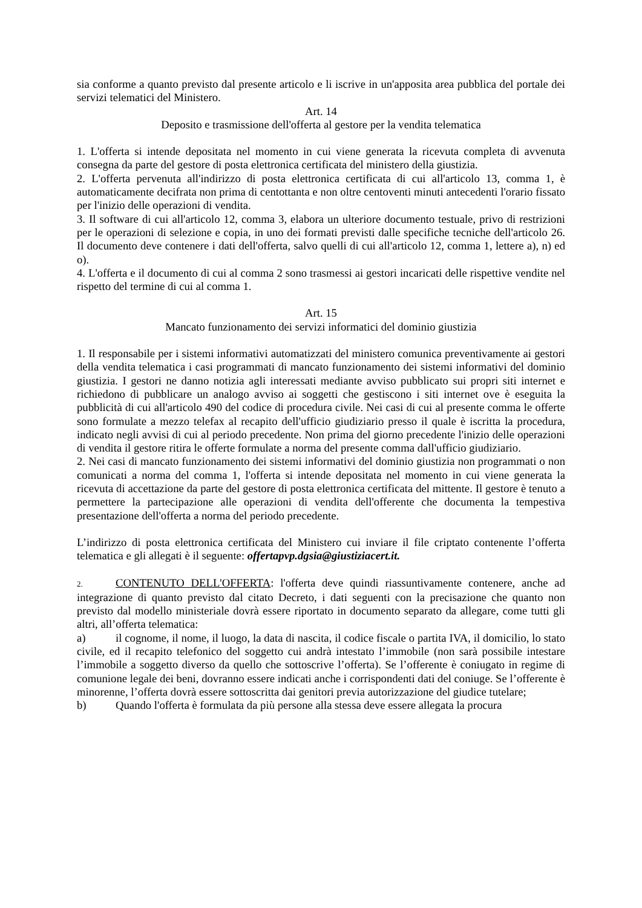sia conforme a quanto previsto dal presente articolo e li iscrive in un'apposita area pubblica del portale dei servizi telematici del Ministero.
Art. 14
Deposito e trasmissione dell'offerta al gestore per la vendita telematica
1. L'offerta si intende depositata nel momento in cui viene generata la ricevuta completa di avvenuta consegna da parte del gestore di posta elettronica certificata del ministero della giustizia.
2. L'offerta pervenuta all'indirizzo di posta elettronica certificata di cui all'articolo 13, comma 1, è automaticamente decifrata non prima di centottanta e non oltre centoventi minuti antecedenti l'orario fissato per l'inizio delle operazioni di vendita.
3. Il software di cui all'articolo 12, comma 3, elabora un ulteriore documento testuale, privo di restrizioni per le operazioni di selezione e copia, in uno dei formati previsti dalle specifiche tecniche dell'articolo 26. Il documento deve contenere i dati dell'offerta, salvo quelli di cui all'articolo 12, comma 1, lettere a), n) ed o).
4. L'offerta e il documento di cui al comma 2 sono trasmessi ai gestori incaricati delle rispettive vendite nel rispetto del termine di cui al comma 1.
Art. 15
Mancato funzionamento dei servizi informatici del dominio giustizia
1. Il responsabile per i sistemi informativi automatizzati del ministero comunica preventivamente ai gestori della vendita telematica i casi programmati di mancato funzionamento dei sistemi informativi del dominio giustizia. I gestori ne danno notizia agli interessati mediante avviso pubblicato sui propri siti internet e richiedono di pubblicare un analogo avviso ai soggetti che gestiscono i siti internet ove è eseguita la pubblicità di cui all'articolo 490 del codice di procedura civile. Nei casi di cui al presente comma le offerte sono formulate a mezzo telefax al recapito dell'ufficio giudiziario presso il quale è iscritta la procedura, indicato negli avvisi di cui al periodo precedente. Non prima del giorno precedente l'inizio delle operazioni di vendita il gestore ritira le offerte formulate a norma del presente comma dall'ufficio giudiziario.
2. Nei casi di mancato funzionamento dei sistemi informativi del dominio giustizia non programmati o non comunicati a norma del comma 1, l'offerta si intende depositata nel momento in cui viene generata la ricevuta di accettazione da parte del gestore di posta elettronica certificata del mittente. Il gestore è tenuto a permettere la partecipazione alle operazioni di vendita dell'offerente che documenta la tempestiva presentazione dell'offerta a norma del periodo precedente.
L’indirizzo di posta elettronica certificata del Ministero cui inviare il file criptato contenente l’offerta telematica e gli allegati è il seguente: offertapvp.dgsia@giustiziacert.it.
2. CONTENUTO DELL'OFFERTA: l'offerta deve quindi riassuntivamente contenere, anche ad integrazione di quanto previsto dal citato Decreto, i dati seguenti con la precisazione che quanto non previsto dal modello ministeriale dovrà essere riportato in documento separato da allegare, come tutti gli altri, all’offerta telematica:
a) il cognome, il nome, il luogo, la data di nascita, il codice fiscale o partita IVA, il domicilio, lo stato civile, ed il recapito telefonico del soggetto cui andrà intestato l’immobile (non sarà possibile intestare l’immobile a soggetto diverso da quello che sottoscrive l’offerta). Se l’offerente è coniugato in regime di comunione legale dei beni, dovranno essere indicati anche i corrispondenti dati del coniuge. Se l’offerente è minorenne, l’offerta dovrà essere sottoscritta dai genitori previa autorizzazione del giudice tutelare;
b) Quando l'offerta è formulata da più persone alla stessa deve essere allegata la procura